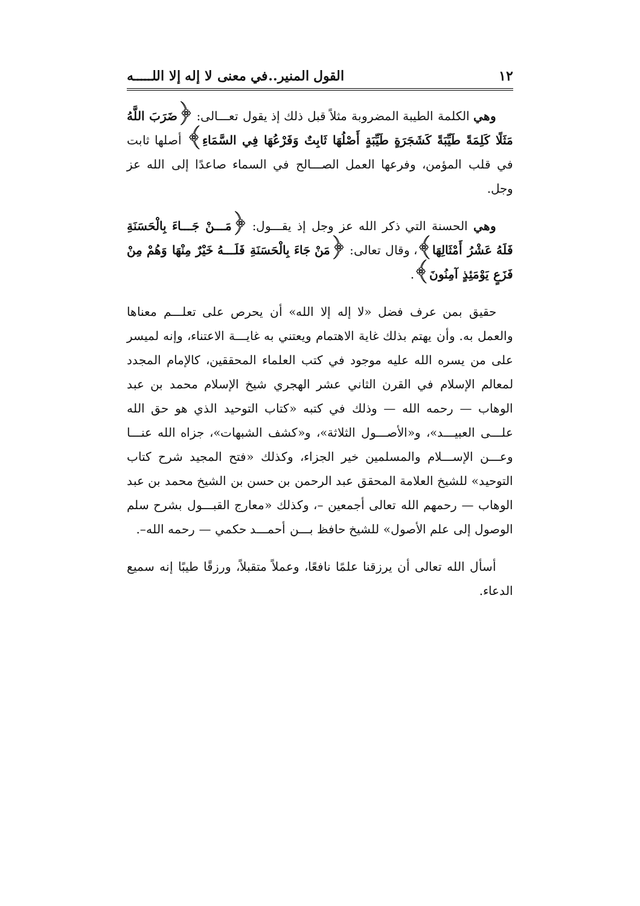١٢ القول المنير..في معنى لا إله إلا اللـــــه
وهي الكلمة الطيبة المضروبة مثلاً قبل ذلك إذ يقول تعـــالى: ﴿ضَرَبَ اللَّهُ مَثَلًا كَلِمَةً طَيِّبَةً كَشَجَرَةٍ طَيِّبَةٍ أَصْلُهَا ثَابِتٌ وَفَرْعُهَا فِي السَّمَاءِ﴾ أصلها ثابت في قلب المؤمن، وفرعها العمل الصـــالح في السماء صاعدًا إلى الله عز وجل.
وهي الحسنة التي ذكر الله عز وجل إذ يقـــول: ﴿مَـــنْ جَـــاءَ بِالْحَسَنَةِ فَلَهُ عَشْرُ أَمْثَالِهَا﴾، وقال تعالى: ﴿مَنْ جَاءَ بِالْحَسَنَةِ فَلَـــهُ خَيْرٌ مِنْهَا وَهُمْ مِنْ فَزَعٍ يَوْمَئِذٍ آمِنُونَ﴾.
حقيق بمن عرف فضل «لا إله إلا الله» أن يحرص على تعلـــم معناها والعمل به. وأن يهتم بذلك غاية الاهتمام ويعتني به غايـــة الاعتناء، وإنه لميسر على من يسره الله عليه موجود في كتب العلماء المحققين، كالإمام المجدد لمعالم الإسلام في القرن الثاني عشر الهجري شيخ الإسلام محمد بن عبد الوهاب — رحمه الله — وذلك في كتبه «كتاب التوحيد الذي هو حق الله علـــى العبيـــد»، و«الأصـــول الثلاثة»، و«كشف الشبهات»، جزاه الله عنـــا وعـــن الإســـلام والمسلمين خير الجزاء، وكذلك «فتح المجيد شرح كتاب التوحيد» للشيخ العلامة المحقق عبد الرحمن بن حسن بن الشيخ محمد بن عبد الوهاب — رحمهم الله تعالى أجمعين –، وكذلك «معارج القبـــول بشرح سلم الوصول إلى علم الأصول» للشيخ حافظ بـــن أحمـــد حكمي — رحمه الله–.
أسأل الله تعالى أن يرزقنا علمًا نافعًا، وعملاً متقبلاً، ورزقًا طيبًا إنه سميع الدعاء.